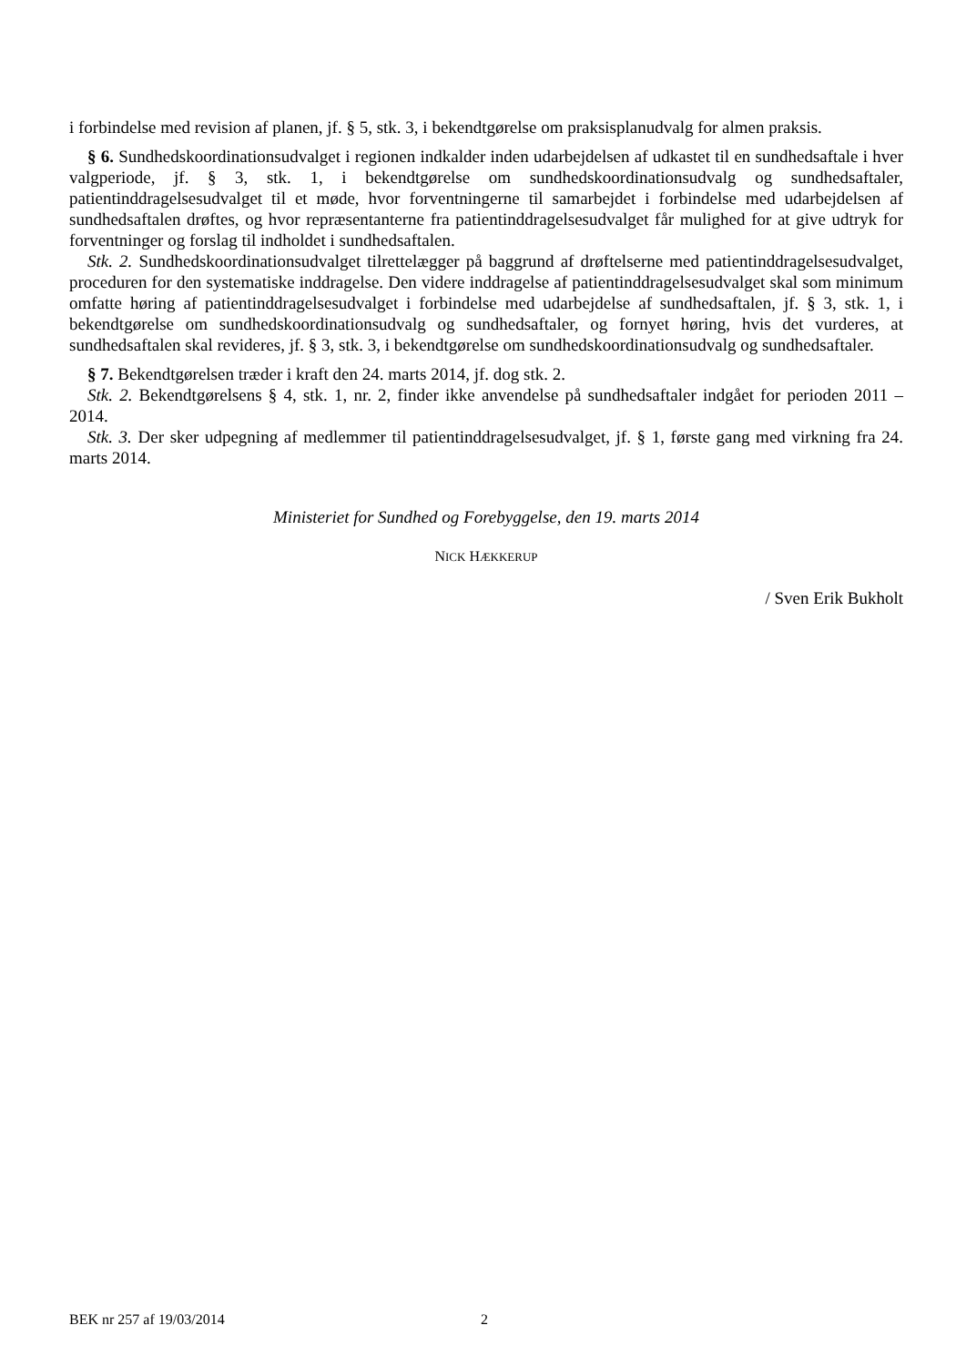i forbindelse med revision af planen, jf. § 5, stk. 3, i bekendtgørelse om praksisplanudvalg for almen praksis.
§ 6. Sundhedskoordinationsudvalget i regionen indkalder inden udarbejdelsen af udkastet til en sundhedsaftale i hver valgperiode, jf. § 3, stk. 1, i bekendtgørelse om sundhedskoordinationsudvalg og sundhedsaftaler, patientinddragelsesudvalget til et møde, hvor forventningerne til samarbejdet i forbindelse med udarbejdelsen af sundhedsaftalen drøftes, og hvor repræsentanterne fra patientinddragelsesudvalget får mulighed for at give udtryk for forventninger og forslag til indholdet i sundhedsaftalen.
Stk. 2. Sundhedskoordinationsudvalget tilrettelægger på baggrund af drøftelserne med patientinddragelsesudvalget, proceduren for den systematiske inddragelse. Den videre inddragelse af patientinddragelsesudvalget skal som minimum omfatte høring af patientinddragelsesudvalget i forbindelse med udarbejdelse af sundhedsaftalen, jf. § 3, stk. 1, i bekendtgørelse om sundhedskoordinationsudvalg og sundhedsaftaler, og fornyet høring, hvis det vurderes, at sundhedsaftalen skal revideres, jf. § 3, stk. 3, i bekendtgørelse om sundhedskoordinationsudvalg og sundhedsaftaler.
§ 7. Bekendtgørelsen træder i kraft den 24. marts 2014, jf. dog stk. 2.
Stk. 2. Bekendtgørelsens § 4, stk. 1, nr. 2, finder ikke anvendelse på sundhedsaftaler indgået for perioden 2011 – 2014.
Stk. 3. Der sker udpegning af medlemmer til patientinddragelsesudvalget, jf. § 1, første gang med virkning fra 24. marts 2014.
Ministeriet for Sundhed og Forebyggelse, den 19. marts 2014
NICK HÆKKERUP
/ Sven Erik Bukholt
BEK nr 257 af 19/03/2014 2